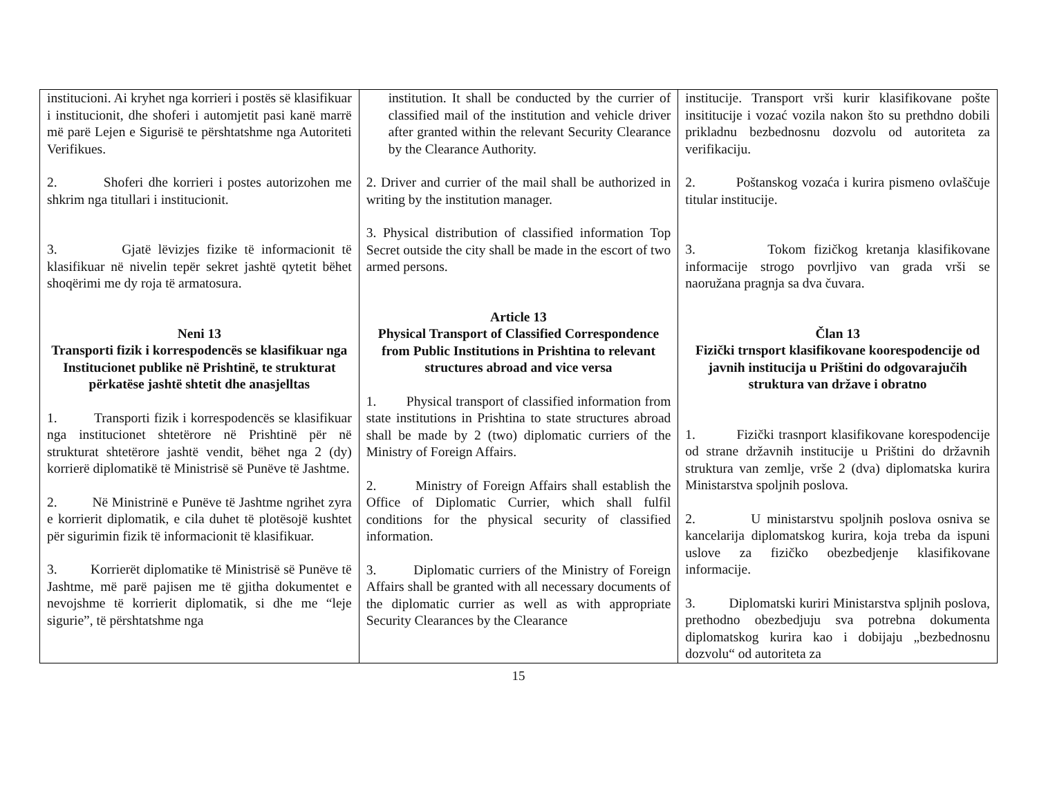| institucioni. Ai kryhet nga korrieri i postës së klasifikuar i institucionit, dhe shoferi i automjetit pasi kanë marrë më parë Lejen e Sigurisë te përshtatshme nga Autoriteti Verifikues. 2. Shoferi dhe korrieri i postes autorizohen me shkrim nga titullari i institucionit. 3. Gjatë lëvizjes fizike të informacionit të klasifikuar në nivelin tepër sekret jashtë qytetit bëhet shoqërimi me dy roja të armatosura. Neni 13 Transporti fizik i korrespodencës se klasifikuar nga Institucionet publike në Prishtinë, te strukturat përkatëse jashtë shtetit dhe anasjelltas 1. Transporti fizik i korrespodencës se klasifikuar nga institucionet shtetërore në Prishtinë për në strukturat shtetërore jashtë vendit, bëhet nga 2 (dy) korrierë diplomatikë të Ministrisë së Punëve të Jashtme. 2. Në Ministrinë e Punëve të Jashtme ngrihet zyra e korrierit diplomatik, e cila duhet të plotësojë kushtet për sigurimin fizik të informacionit të klasifikuar. 3. Korrierët diplomatike të Ministrisë së Punëve të Jashtme, më parë pajisen me të gjitha dokumentet e nevojshme të korrierit diplomatik, si dhe me “leje sigurie”, të përshtatshme nga | institution. It shall be conducted by the currier of classified mail of the institution and vehicle driver after granted within the relevant Security Clearance by the Clearance Authority. 2. Driver and currier of the mail shall be authorized in writing by the institution manager. 3. Physical distribution of classified information Top Secret outside the city shall be made in the escort of two armed persons. Article 13 Physical Transport of Classified Correspondence from Public Institutions in Prishtina to relevant structures abroad and vice versa 1. Physical transport of classified information from state institutions in Prishtina to state structures abroad shall be made by 2 (two) diplomatic curriers of the Ministry of Foreign Affairs. 2. Ministry of Foreign Affairs shall establish the Office of Diplomatic Currier, which shall fulfil conditions for the physical security of classified information. 3. Diplomatic curriers of the Ministry of Foreign Affairs shall be granted with all necessary documents of the diplomatic currier as well as with appropriate Security Clearances by the Clearance | institucije. Transport vrši kurir klasifikovane pošte insititucije i vozać vozila nakon što su prethdno dobili prikladnu bezbednosnu dozvolu od autoriteta za verifikaciju. 2. Poštanskog vozaća i kurira pismeno ovlaščuje titular institucije. 3. Tokom fizičkog kretanja klasifikovane informacije strogo povrljivo van grada vrši se naoružana pragnja sa dva čuvara. Član 13 Fizički trnsport klasifikovane koorespodencije od javnih institucija u Prištini do odgovarajučih struktura van države i obratno 1. Fizički trasnport klasifikovane korespodencije od strane državnih institucije u Prištini do državnih struktura van zemlje, vrše 2 (dva) diplomatska kurira Ministarstva spoljnih poslova. 2. U ministarstvu spoljnih poslova osniva se kancelarija diplomatskog kurira, koja treba da ispuni uslove za fizičko obezbedjenje klasifikovane informacije. 3. Diplomatski kuriri Ministarstva spljnih poslova, prethodno obezbedjuju sva potrebna dokumenta diplomatskog kurira kao i dobijaju „bezbednosnu dozvolu“ od autoriteta za |
15